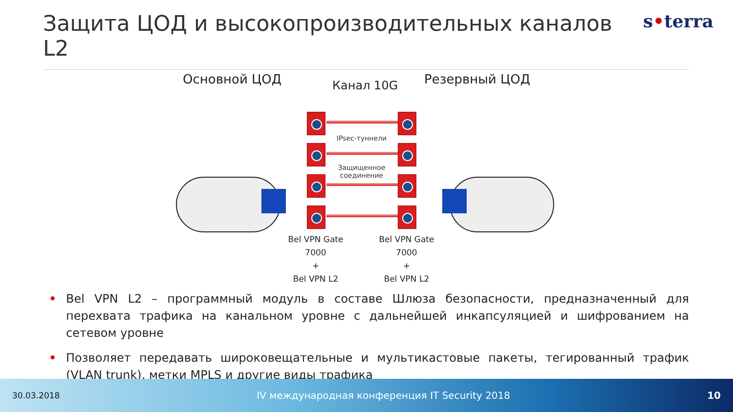Защита ЦОД и высокопроизводительных каналов L2
s•terra
Основной ЦОД Канал 10G Резервный ЦОД
IPsec-туннели
Защищенное
соединение
Bel VPN Gate
7000
+
Bel VPN L2
Bel VPN Gate
7000
+
Bel VPN L2
• Bel VPN L2 – программный модуль в составе Шлюза безопасности, предназначенный для перехвата трафика на канальном уровне с дальнейшей инкапсуляцией и шифрованием на сетевом уровне
• Позволяет передавать широковещательные и мультикастовые пакеты, тегированный трафик (VLAN trunk), метки MPLS и другие виды трафика
30.03.2018 IV международная конференция IT Security 2018 10